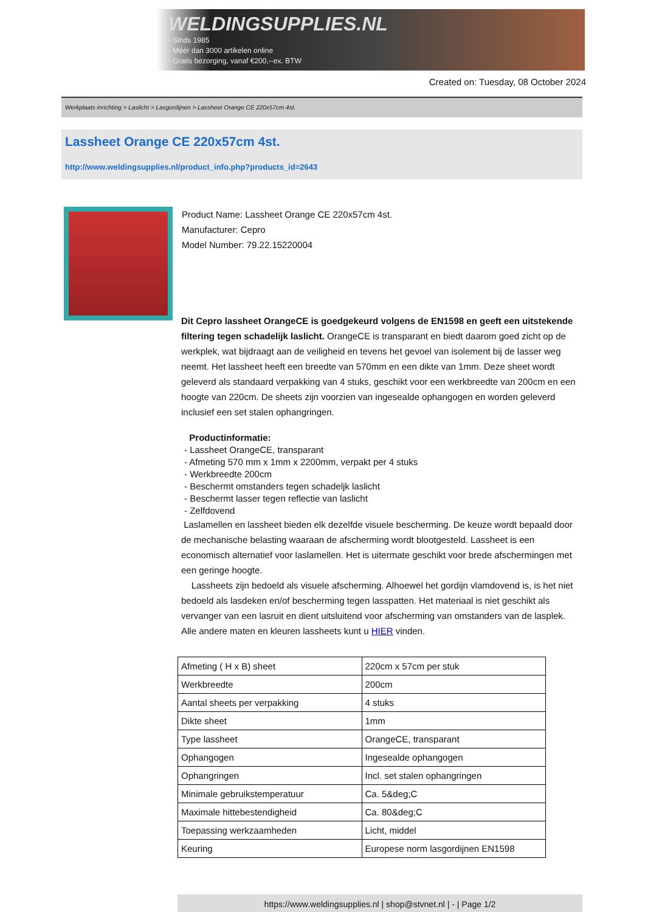WELDINGSUPPLIES.NL
- Sinds 1985
- Méér dan 3000 artikelen online
- Gratis bezorging, vanaf €200,--ex. BTW
Created on: Tuesday, 08 October 2024
Werkplaats inrichting > Laslicht > Lasgordijnen > Lassheet Orange CE 220x57cm 4st.
Lassheet Orange CE 220x57cm 4st.
http://www.weldingsupplies.nl/product_info.php?products_id=2643
Product Name: Lassheet Orange CE 220x57cm 4st.
Manufacturer: Cepro
Model Number: 79.22.15220004
Dit Cepro lassheet OrangeCE is goedgekeurd volgens de EN1598 en geeft een uitstekende filtering tegen schadelijk laslicht. OrangeCE is transparant en biedt daarom goed zicht op de werkplek, wat bijdraagt aan de veiligheid en tevens het gevoel van isolement bij de lasser weg neemt. Het lassheet heeft een breedte van 570mm en een dikte van 1mm. Deze sheet wordt geleverd als standaard verpakking van 4 stuks, geschikt voor een werkbreedte van 200cm en een hoogte van 220cm. De sheets zijn voorzien van ingesealde ophangogen en worden geleverd inclusief een set stalen ophangringen.
Productinformatie:
- Lassheet OrangeCE, transparant
- Afmeting 570 mm x 1mm x 2200mm, verpakt per 4 stuks
- Werkbreedte 200cm
- Beschermt omstanders tegen schadeljk laslicht
- Beschermt lasser tegen reflectie van laslicht
- Zelfdovend
Laslamellen en lassheet bieden elk dezelfde visuele bescherming. De keuze wordt bepaald door de mechanische belasting waaraan de afscherming wordt blootgesteld. Lassheet is een economisch alternatief voor laslamellen. Het is uitermate geschikt voor brede afschermingen met een geringe hoogte.
Lassheets zijn bedoeld als visuele afscherming. Alhoewel het gordijn vlamdovend is, is het niet bedoeld als lasdeken en/of bescherming tegen lasspatten. Het materiaal is niet geschikt als vervanger van een lasruit en dient uitsluitend voor afscherming van omstanders van de lasplek.
Alle andere maten en kleuren lassheets kunt u HIER vinden.
| Afmeting ( H x B) sheet | 220cm x 57cm per stuk |
| Werkbreedte | 200cm |
| Aantal sheets per verpakking | 4 stuks |
| Dikte sheet | 1mm |
| Type lassheet | OrangeCE, transparant |
| Ophangogen | Ingesealde ophangogen |
| Ophangringen | Incl. set stalen ophangringen |
| Minimale gebruikstemperatuur | Ca. 5&deg;C |
| Maximale hittebestendigheid | Ca. 80&deg;C |
| Toepassing werkzaamheden | Licht, middel |
| Keuring | Europese norm lasgordijnen EN1598 |
https://www.weldingsupplies.nl | shop@stvnet.nl | - | Page 1/2